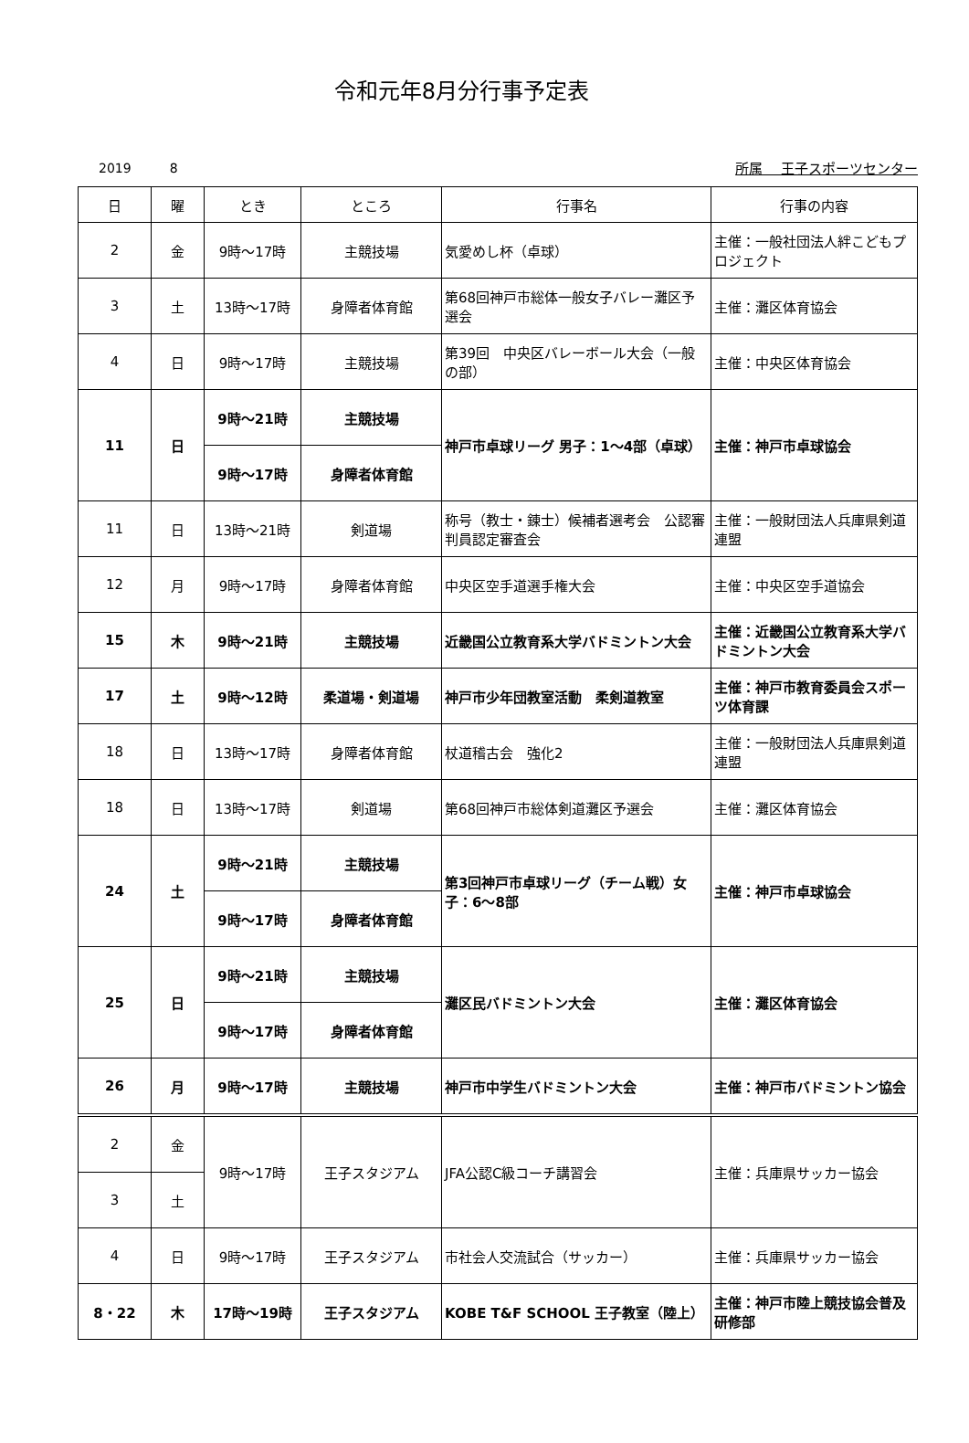令和元年8月分行事予定表
2019　　　8 所属　 王子スポーツセンター
| 日 | 曜 | とき | ところ | 行事名 | 行事の内容 |
| --- | --- | --- | --- | --- | --- |
| 2 | 金 | 9時～17時 | 主競技場 | 気愛めし杯（卓球） | 主催：一般社団法人絆こどもプロジェクト |
| 3 | 土 | 13時～17時 | 身障者体育館 | 第68回神戸市総体一般女子バレー灘区予選会 | 主催：灘区体育協会 |
| 4 | 日 | 9時～17時 | 主競技場 | 第39回 中央区バレーボール大会（一般の部） | 主催：中央区体育協会 |
| 11 | 日 | 9時～21時 | 主競技場 | 神戸市卓球リーグ 男子：1～4部（卓球） | 主催：神戸市卓球協会 |
| | | 9時～17時 | 身障者体育館 | | |
| 11 | 日 | 13時～21時 | 剣道場 | 称号（教士・錬士）候補者選考会 公認審判員認定審査会 | 主催：一般財団法人兵庫県剣道連盟 |
| 12 | 月 | 9時～17時 | 身障者体育館 | 中央区空手道選手権大会 | 主催：中央区空手道協会 |
| 15 | 木 | 9時～21時 | 主競技場 | 近畿国公立教育系大学バドミントン大会 | 主催：近畿国公立教育系大学バドミントン大会 |
| 17 | 土 | 9時～12時 | 柔道場・剣道場 | 神戸市少年団教室活動 柔剣道教室 | 主催：神戸市教育委員会スポーツ体育課 |
| 18 | 日 | 13時～17時 | 身障者体育館 | 杖道稽古会 強化2 | 主催：一般財団法人兵庫県剣道連盟 |
| 18 | 日 | 13時～17時 | 剣道場 | 第68回神戸市総体剣道灘区予選会 | 主催：灘区体育協会 |
| 24 | 土 | 9時～21時 | 主競技場 | 第3回神戸市卓球リーグ（チーム戦）女子：6～8部 | 主催：神戸市卓球協会 |
| | | 9時～17時 | 身障者体育館 | | |
| 25 | 日 | 9時～21時 | 主競技場 | 灘区民バドミントン大会 | 主催：灘区体育協会 |
| | | 9時～17時 | 身障者体育館 | | |
| 26 | 月 | 9時～17時 | 主競技場 | 神戸市中学生バドミントン大会 | 主催：神戸市バドミントン協会 |
| 2 | 金 | 9時～17時 | 王子スタジアム | JFA公認C級コーチ講習会 | 主催：兵庫県サッカー協会 |
| 3 | 土 | | | | |
| 4 | 日 | 9時～17時 | 王子スタジアム | 市社会人交流試合（サッカー） | 主催：兵庫県サッカー協会 |
| 8・22 | 木 | 17時～19時 | 王子スタジアム | KOBE T&F SCHOOL 王子教室（陸上） | 主催：神戸市陸上競技協会普及研修部 |